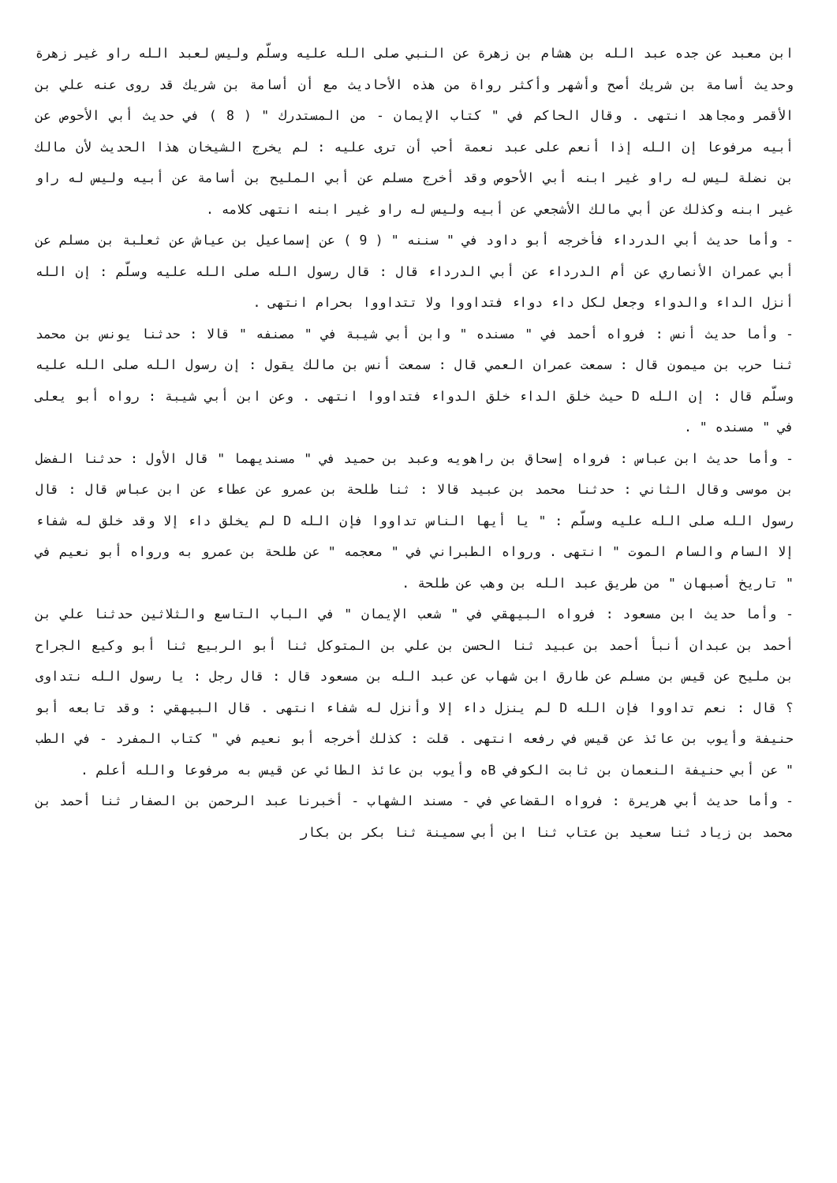ابن معبد عن جده عبد الله بن هشام بن زهرة عن النبي صلى الله عليه وسلّم وليس لعبد الله راو غير زهرة وحديث أسامة بن شريك أصح وأشهر وأكثر رواة من هذه الأحاديث مع أن أسامة بن شريك قد روى عنه علي بن الأقمر ومجاهد انتهى . وقال الحاكم في " كتاب الإيمان - من المستدرك " ( 8 ) في حديث أبي الأحوص عن أبيه مرفوعا إن الله إذا أنعم على عبد نعمة أحب أن ترى عليه : لم يخرج الشيخان هذا الحديث لأن مالك بن نضلة ليس له راو غير ابنه أبي الأحوص وقد أخرج مسلم عن أبي المليح بن أسامة عن أبيه وليس له راو غير ابنه وكذلك عن أبي مالك الأشجعي عن أبيه وليس له راو غير ابنه انتهى كلامه .
- وأما حديث أبي الدرداء فأخرجه أبو داود في " سننه " ( 9 ) عن إسماعيل بن عياش عن ثعلبة بن مسلم عن أبي عمران الأنصاري عن أم الدرداء عن أبي الدرداء قال : قال رسول الله صلى الله عليه وسلّم : إن الله أنزل الداء والدواء وجعل لكل داء دواء فتداووا ولا تتداووا بحرام انتهى .
- وأما حديث أنس : فرواه أحمد في " مسنده " وابن أبي شيبة في " مصنفه " قالا : حدثنا يونس بن محمد ثنا حرب بن ميمون قال : سمعت عمران العمي قال : سمعت أنس بن مالك يقول : إن رسول الله صلى الله عليه وسلّم قال : إن الله D حيث خلق الداء خلق الدواء فتداووا انتهى . وعن ابن أبي شيبة : رواه أبو يعلى في " مسنده " .
- وأما حديث ابن عباس : فرواه إسحاق بن راهويه وعبد بن حميد في " مسنديهما " قال الأول : حدثنا الفضل بن موسى وقال الثاني : حدثنا محمد بن عبيد قالا : ثنا طلحة بن عمرو عن عطاء عن ابن عباس قال : قال رسول الله صلى الله عليه وسلّم : " يا أيها الناس تداووا فإن الله D لم يخلق داء إلا وقد خلق له شفاء إلا السام والسام الموت " انتهى . ورواه الطبراني في " معجمه " عن طلحة بن عمرو به ورواه أبو نعيم في " تاريخ أصبهان " من طريق عبد الله بن وهب عن طلحة .
- وأما حديث ابن مسعود : فرواه البيهقي في " شعب الإيمان " في الباب التاسع والثلاثين حدثنا علي بن أحمد بن عبدان أنبأ أحمد بن عبيد ثنا الحسن بن علي بن المتوكل ثنا أبو الربيع ثنا أبو وكيع الجراح بن مليح عن قيس بن مسلم عن طارق ابن شهاب عن عبد الله بن مسعود قال : قال رجل : يا رسول الله نتداوى ؟ قال : نعم تداووا فإن الله D لم ينزل داء إلا وأنزل له شفاء انتهى . قال البيهقي : وقد تابعه أبو حنيفة وأيوب بن عائذ عن قيس في رفعه انتهى . قلت : كذلك أخرجه أبو نعيم في " كتاب المفرد - في الطب " عن أبي حنيفة النعمان بن ثابت الكوفي Bه وأيوب بن عائذ الطائي عن قيس به مرفوعا والله أعلم .
- وأما حديث أبي هريرة : فرواه القضاعي في - مسند الشهاب - أخبرنا عبد الرحمن بن الصفار ثنا أحمد بن محمد بن زياد ثنا سعيد بن عتاب ثنا ابن أبي سمينة ثنا بكر بن بكار